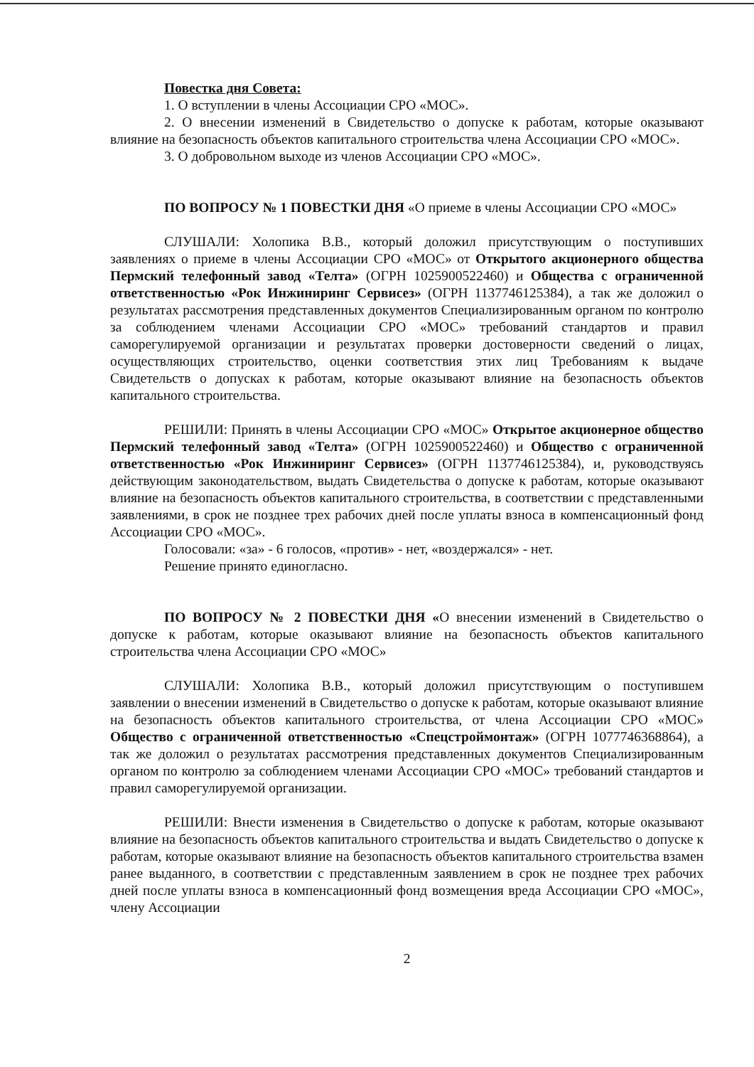Повестка дня Совета:
1. О вступлении в члены Ассоциации СРО «МОС».
2. О внесении изменений в Свидетельство о допуске к работам, которые оказывают влияние на безопасность объектов капитального строительства члена Ассоциации СРО «МОС».
3. О добровольном выходе из членов Ассоциации СРО «МОС».
ПО ВОПРОСУ № 1 ПОВЕСТКИ ДНЯ «О приеме в члены Ассоциации СРО «МОС»
СЛУШАЛИ: Холопика В.В., который доложил присутствующим о поступивших заявлениях о приеме в члены Ассоциации СРО «МОС» от Открытого акционерного общества Пермский телефонный завод «Телта» (ОГРН 1025900522460) и Общества с ограниченной ответственностью «Рок Инжиниринг Сервисез» (ОГРН 1137746125384), а так же доложил о результатах рассмотрения представленных документов Специализированным органом по контролю за соблюдением членами Ассоциации СРО «МОС» требований стандартов и правил саморегулируемой организации и результатах проверки достоверности сведений о лицах, осуществляющих строительство, оценки соответствия этих лиц Требованиям к выдаче Свидетельств о допусках к работам, которые оказывают влияние на безопасность объектов капитального строительства.
РЕШИЛИ: Принять в члены Ассоциации СРО «МОС» Открытое акционерное общество Пермский телефонный завод «Телта» (ОГРН 1025900522460) и Общество с ограниченной ответственностью «Рок Инжиниринг Сервисез» (ОГРН 1137746125384), и, руководствуясь действующим законодательством, выдать Свидетельства о допуске к работам, которые оказывают влияние на безопасность объектов капитального строительства, в соответствии с представленными заявлениями, в срок не позднее трех рабочих дней после уплаты взноса в компенсационный фонд Ассоциации СРО «МОС».
Голосовали: «за» - 6 голосов, «против» - нет, «воздержался» - нет.
Решение принято единогласно.
ПО ВОПРОСУ № 2 ПОВЕСТКИ ДНЯ «О внесении изменений в Свидетельство о допуске к работам, которые оказывают влияние на безопасность объектов капитального строительства члена Ассоциации СРО «МОС»
СЛУШАЛИ: Холопика В.В., который доложил присутствующим о поступившем заявлении о внесении изменений в Свидетельство о допуске к работам, которые оказывают влияние на безопасность объектов капитального строительства, от члена Ассоциации СРО «МОС» Общество с ограниченной ответственностью «Спецстроймонтаж» (ОГРН 1077746368864), а так же доложил о результатах рассмотрения представленных документов Специализированным органом по контролю за соблюдением членами Ассоциации СРО «МОС» требований стандартов и правил саморегулируемой организации.
РЕШИЛИ: Внести изменения в Свидетельство о допуске к работам, которые оказывают влияние на безопасность объектов капитального строительства и выдать Свидетельство о допуске к работам, которые оказывают влияние на безопасность объектов капитального строительства взамен ранее выданного, в соответствии с представленным заявлением в срок не позднее трех рабочих дней после уплаты взноса в компенсационный фонд возмещения вреда Ассоциации СРО «МОС», члену Ассоциации
2